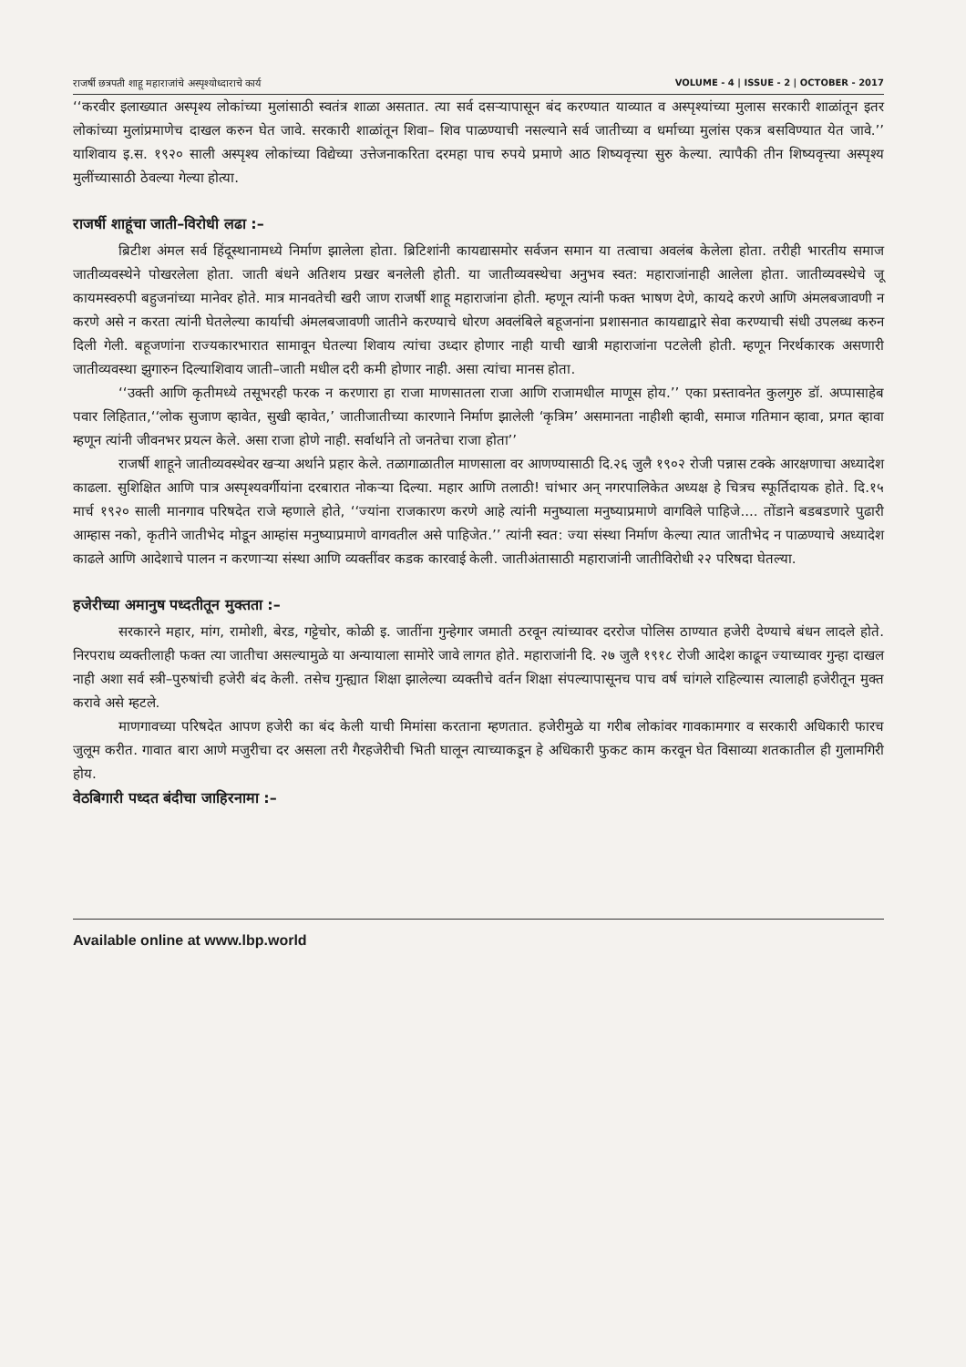राजर्षी छत्रपती शाहू महाराजांचे अस्पृश्योध्दाराचे कार्य VOLUME - 4 | ISSUE - 2 | OCTOBER - 2017
‘‘करवीर इलाख्यात अस्पृश्य लोकांच्या मुलांसाठी स्वतंत्र शाळा असतात. त्या सर्व दसऱ्यापासून बंद करण्यात याव्यात व अस्पृश्यांच्या मुलास सरकारी शाळांतून इतर लोकांच्या मुलांप्रमाणेच दाखल करुन घेत जावे. सरकारी शाळांतून शिवा– शिव पाळण्याची नसल्याने सर्व जातीच्या व धर्माच्या मुलांस एकत्र बसविण्यात येत जावे.’’ याशिवाय इ.स. १९२० साली अस्पृश्य लोकांच्या विद्येच्या उत्तेजनाकरिता दरमहा पाच रुपये प्रमाणे आठ शिष्यवृत्त्या सुरु केल्या. त्यापैकी तीन शिष्यवृत्त्या अस्पृश्य मुलींच्यासाठी ठेवल्या गेल्या होत्या.
राजर्षी शाहूंचा जाती–विरोधी लढा :–
ब्रिटीश अंमल सर्व हिंदूस्थानामध्ये निर्माण झालेला होता. ब्रिटिशांनी कायद्यासमोर सर्वजन समान या तत्वाचा अवलंब केलेला होता. तरीही भारतीय समाज जातीव्यवस्थेने पोखरलेला होता. जाती बंधने अतिशय प्रखर बनलेली होती. या जातीव्यवस्थेचा अनुभव स्वत: महाराजांनाही आलेला होता. जातीव्यवस्थेचे जू कायमस्वरुपी बहुजनांच्या मानेवर होते. मात्र मानवतेची खरी जाण राजर्षी शाहू महाराजांना होती. म्हणून त्यांनी फक्त भाषण देणे, कायदे करणे आणि अंमलबजावणी न करणे असे न करता त्यांनी घेतलेल्या कार्याची अंमलबजावणी जातीने करण्याचे धोरण अवलंबिले बहूजनांना प्रशासनात कायद्याद्वारे सेवा करण्याची संधी उपलब्ध करुन दिली गेली. बहूजणांना राज्यकारभारात सामावून घेतल्या शिवाय त्यांचा उध्दार होणार नाही याची खात्री महाराजांना पटलेली होती. म्हणून निरर्थकारक असणारी जातीव्यवस्था झुगारुन दिल्याशिवाय जाती–जाती मधील दरी कमी होणार नाही. असा त्यांचा मानस होता.
‘‘उक्ती आणि कृतीमध्ये तसूभरही फरक न करणारा हा राजा माणसातला राजा आणि राजामधील माणूस होय.’’ एका प्रस्तावनेत कुलगुरु डॉ. अप्पासाहेब पवार लिहितात,‘‘लोक सुजाण व्हावेत, सुखी व्हावेत,’ जातीजातीच्या कारणाने निर्माण झालेली ‘कृत्रिम’ असमानता नाहीशी व्हावी, समाज गतिमान व्हावा, प्रगत व्हावा म्हणून त्यांनी जीवनभर प्रयत्न केले. असा राजा होणे नाही. सर्वार्थाने तो जनतेचा राजा होता’’
राजर्षी शाहूने जातीव्यवस्थेवर खऱ्या अर्थाने प्रहार केले. तळागाळातील माणसाला वर आणण्यासाठी दि.२६ जुलै १९०२ रोजी पन्नास टक्के आरक्षणाचा अध्यादेश काढला. सुशिक्षित आणि पात्र अस्पृश्यवर्गीयांना दरबारात नोकऱ्या दिल्या. महार आणि तलाठी! चांभार अन् नगरपालिकेत अध्यक्ष हे चित्रच स्फूर्तिदायक होते. दि.१५ मार्च १९२० साली मानगाव परिषदेत राजे म्हणाले होते, ‘‘ज्यांना राजकारण करणे आहे त्यांनी मनुष्याला मनुष्याप्रमाणे वागविले पाहिजे.... तोंडाने बडबडणारे पुढारी आम्हास नको, कृतीने जातीभेद मोडून आम्हांस मनुष्याप्रमाणे वागवतील असे पाहिजेत.’’ त्यांनी स्वत: ज्या संस्था निर्माण केल्या त्यात जातीभेद न पाळण्याचे अध्यादेश काढले आणि आदेशाचे पालन न करणाऱ्या संस्था आणि व्यक्तींवर कडक कारवाई केली. जातीअंतासाठी महाराजांनी जातीविरोधी २२ परिषदा घेतल्या.
हजेरीच्या अमानुष पध्दतीतून मुक्तता :–
सरकारने महार, मांग, रामोशी, बेरड, गट्टेचोर, कोळी इ. जातींना गुन्हेगार जमाती ठरवून त्यांच्यावर दररोज पोलिस ठाण्यात हजेरी देण्याचे बंधन लादले होते. निरपराध व्यक्तीलाही फक्त त्या जातीचा असल्यामुळे या अन्यायाला सामोरे जावे लागत होते. महाराजांनी दि. २७ जुलै १९१८ रोजी आदेश काढून ज्याच्यावर गुन्हा दाखल नाही अशा सर्व स्त्री–पुरुषांची हजेरी बंद केली. तसेच गुन्ह्यात शिक्षा झालेल्या व्यक्तीचे वर्तन शिक्षा संपल्यापासूनच पाच वर्ष चांगले राहिल्यास त्यालाही हजेरीतून मुक्त करावे असे म्हटले.
माणगावच्या परिषदेत आपण हजेरी का बंद केली याची मिमांसा करताना म्हणतात. हजेरीमुळे या गरीब लोकांवर गावकामगार व सरकारी अधिकारी फारच जुलूम करीत. गावात बारा आणे मजुरीचा दर असला तरी गैरहजेरीची भिती घालून त्याच्याकडून हे अधिकारी फुकट काम करवून घेत विसाव्या शतकातील ही गुलामगिरी होय.
वेठबिगारी पध्दत बंदीचा जाहिरनामा :–
Available online at www.lbp.world